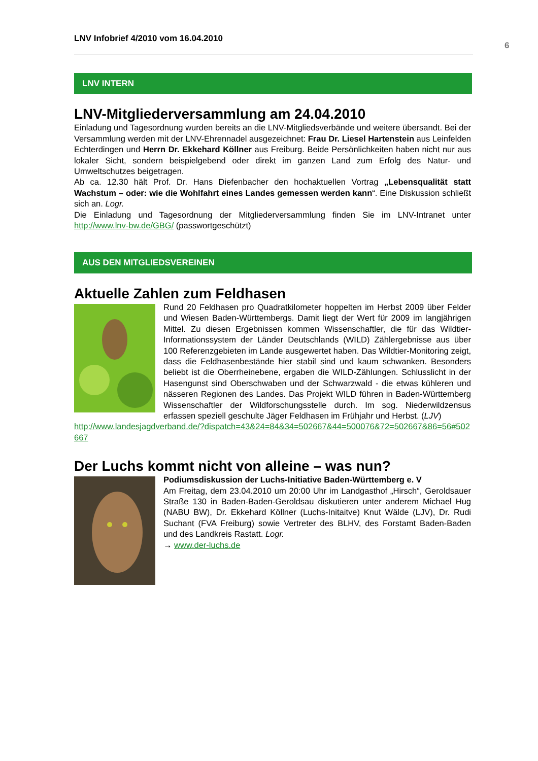LNV Infobrief 4/2010 vom 16.04.2010
6
LNV INTERN
LNV-Mitgliederversammlung am 24.04.2010
Einladung und Tagesordnung wurden bereits an die LNV-Mitgliedsverbände und weitere über­sandt. Bei der Versammlung werden mit der LNV-Ehrennadel ausgezeichnet: Frau Dr. Liesel Har­tenstein aus Leinfelden Echterdingen und Herrn Dr. Ekkehard Köllner aus Freiburg. Beide Per­sönlichkeiten haben nicht nur aus lokaler Sicht, sondern beispielgebend oder direkt im ganzen Land zum Erfolg des Natur- und Umweltschutzes beigetragen.
Ab ca. 12.30 hält Prof. Dr. Hans Diefenbacher den hochaktuellen Vortrag „Lebensqualität statt Wachstum – oder: wie die Wohlfahrt eines Landes gemessen werden kann“. Eine Diskussion schließt sich an. Logr.
Die Einladung und Tagesordnung der Mitgliederversammlung finden Sie im LNV-Intranet unter http://www.lnv-bw.de/GBG/ (passwortgeschützt)
AUS DEN MITGLIEDSVEREINEN
Aktuelle Zahlen zum Feldhasen
Rund 20 Feldhasen pro Quadratkilometer hoppelten im Herbst 2009 über Felder und Wiesen Baden-Württembergs. Damit liegt der Wert für 2009 im langjährigen Mittel. Zu diesen Ergebnissen kommen Wissenschaftler, die für das Wildtier-Informationssystem der Länder Deutschlands (WILD) Zählergebnisse aus über 100 Referenzgebieten im Lande ausgewertet haben. Das Wildtier-Monitoring zeigt, dass die Feldhasenbestände hier stabil sind und kaum schwanken. Besonders beliebt ist die Oberrheinebene, ergaben die WILD-Zählungen. Schlusslicht in der Hasengunst sind Oberschwaben und der Schwarzwald - die etwas kühleren und nässeren Regionen des Landes. Das Projekt WILD führen in Baden-Württemberg Wissenschaftler der Wildforschungsstelle durch. Im sog. Niederwildzensus erfassen speziell geschulte Jäger Feldhasen im Frühjahr und Herbst. (LJV)
http://www.landesjagdverband.de/?dispatch=43&24=84&34=502667&44=500076&72=502667&86=56#502667
Der Luchs kommt nicht von alleine – was nun?
Podiumsdiskussion der Luchs-Initiative Baden-Württemberg e. V
Am Freitag, dem 23.04.2010 um 20:00 Uhr im Landgasthof „Hirsch“, Geroldsauer Straße 130 in Baden-Baden-Geroldsau diskutieren unter anderem Michael Hug (NABU BW), Dr. Ekkehard Köllner (Luchs-Initaitve) Knut Wälde (LJV), Dr. Rudi Suchant (FVA Freiburg) sowie Vertreter des BLHV, des Forstamt Baden-Baden und des Landkreis Rastatt. Logr.
→ www.der-luchs.de